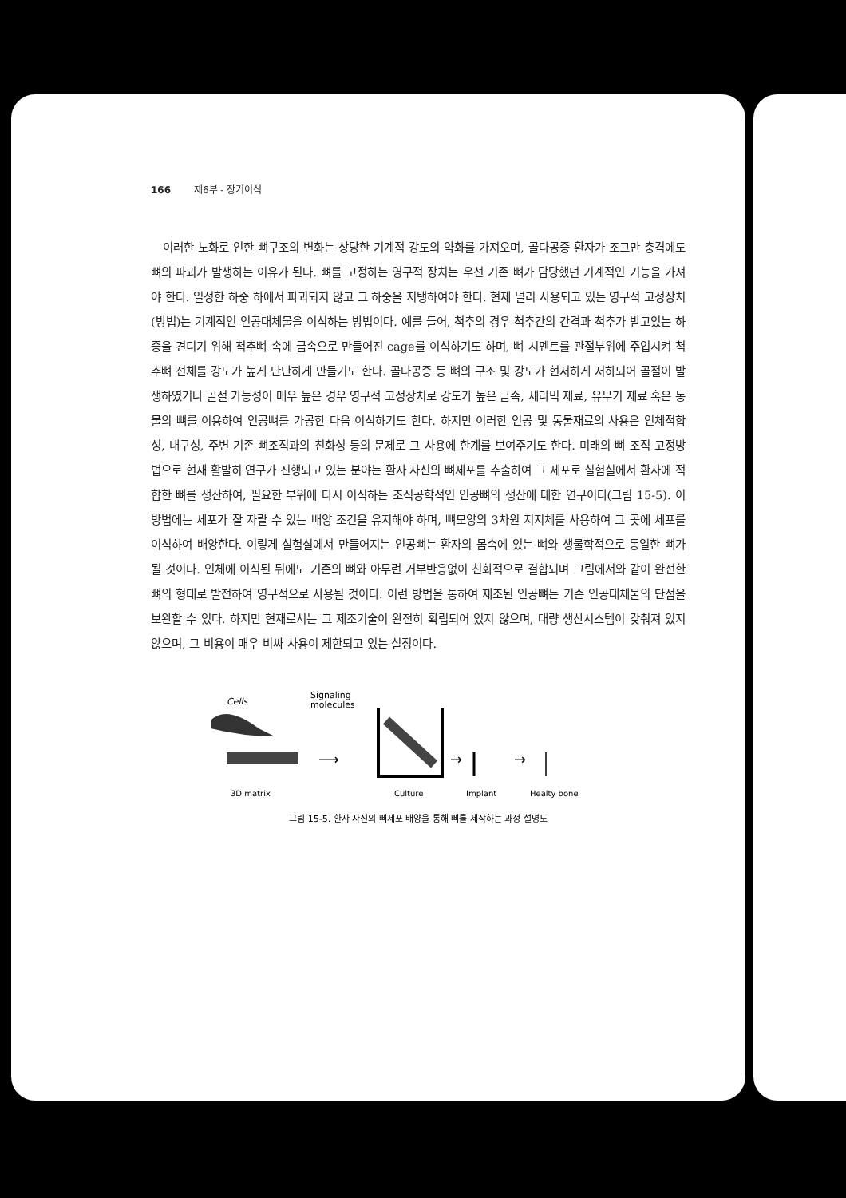166 제6부 - 장기이식
이러한 노화로 인한 뼈구조의 변화는 상당한 기계적 강도의 약화를 가져오며, 골다공증 환자가 조그만 충격에도 뼈의 파괴가 발생하는 이유가 된다. 뼈를 고정하는 영구적 장치는 우선 기존 뼈가 담당했던 기계적인 기능을 가져야 한다. 일정한 하중 하에서 파괴되지 않고 그 하중을 지탱하여야 한다. 현재 널리 사용되고 있는 영구적 고정장치 (방법)는 기계적인 인공대체물을 이식하는 방법이다. 예를 들어, 척추의 경우 척추간의 간격과 척추가 받고있는 하중을 견디기 위해 척추뼈 속에 금속으로 만들어진 cage를 이식하기도 하며, 뼈 시멘트를 관절부위에 주입시켜 척추뼈 전체를 강도가 높게 단단하게 만들기도 한다. 골다공증 등 뼈의 구조 및 강도가 현저하게 저하되어 골절이 발생하였거나 골절 가능성이 매우 높은 경우 영구적 고정장치로 강도가 높은 금속, 세라믹 재료, 유무기 재료 혹은 동물의 뼈를 이용하여 인공뼈를 가공한 다음 이식하기도 한다. 하지만 이러한 인공 및 동물재료의 사용은 인체적합성, 내구성, 주변 기존 뼈조직과의 친화성 등의 문제로 그 사용에 한계를 보여주기도 한다. 미래의 뼈 조직 고정방법으로 현재 활발히 연구가 진행되고 있는 분야는 환자 자신의 뼈세포를 추출하여 그 세포로 실험실에서 환자에 적합한 뼈를 생산하여, 필요한 부위에 다시 이식하는 조직공학적인 인공뼈의 생산에 대한 연구이다(그림 15-5). 이 방법에는 세포가 잘 자랄 수 있는 배양 조건을 유지해야 하며, 뼈모양의 3차원 지지체를 사용하여 그 곳에 세포를 이식하여 배양한다. 이렇게 실험실에서 만들어지는 인공뼈는 환자의 몸속에 있는 뼈와 생물학적으로 동일한 뼈가 될 것이다. 인체에 이식된 뒤에도 기존의 뼈와 아무런 거부반응없이 친화적으로 결합되며 그림에서와 같이 완전한 뼈의 형태로 발전하여 영구적으로 사용될 것이다. 이런 방법을 통하여 제조된 인공뼈는 기존 인공대체물의 단점을 보완할 수 있다. 하지만 현재로서는 그 제조기술이 완전히 확립되어 있지 않으며, 대량 생산시스템이 갖춰져 있지 않으며, 그 비용이 매우 비싸 사용이 제한되고 있는 실정이다.
Cells
Signaling
molecules
⟶
→
→
3D matrix
Culture
Implant
Healty bone
그림 15-5. 환자 자신의 뼈세포 배양을 통해 뼈를 제작하는 과정 설명도